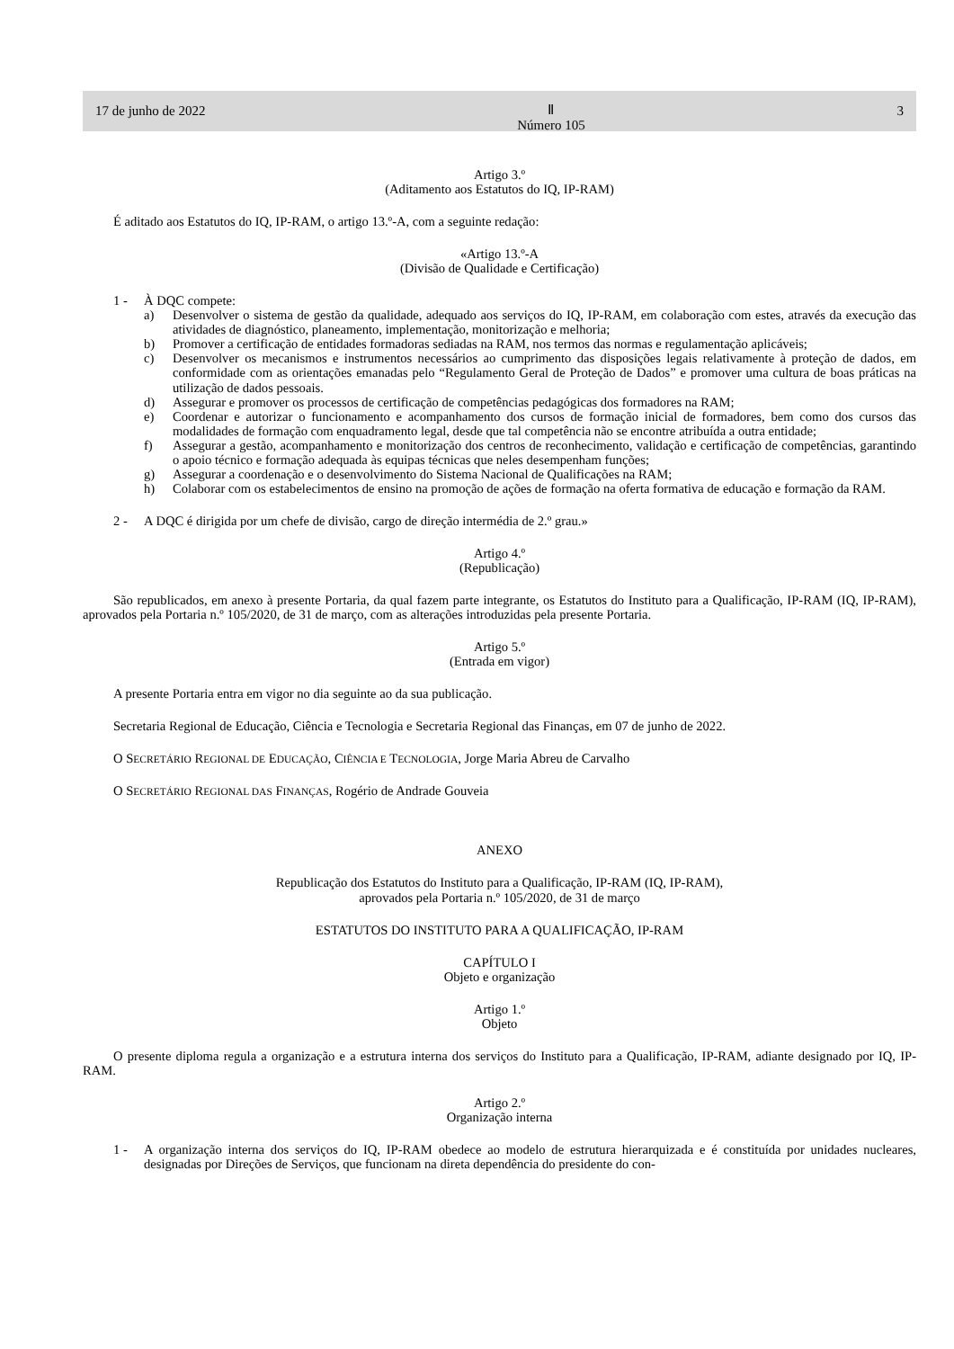17 de junho de 2022 Ⅱ
Número 105 3
Artigo 3.º
(Aditamento aos Estatutos do IQ, IP-RAM)
É aditado aos Estatutos do IQ, IP-RAM, o artigo 13.º-A, com a seguinte redação:
«Artigo 13.º-A
(Divisão de Qualidade e Certificação)
1 - À DQC compete:
a) Desenvolver o sistema de gestão da qualidade, adequado aos serviços do IQ, IP-RAM, em colaboração com estes, através da execução das atividades de diagnóstico, planeamento, implementação, monitorização e melhoria;
b) Promover a certificação de entidades formadoras sediadas na RAM, nos termos das normas e regulamentação aplicáveis;
c) Desenvolver os mecanismos e instrumentos necessários ao cumprimento das disposições legais relativamente à proteção de dados, em conformidade com as orientações emanadas pelo “Regulamento Geral de Proteção de Dados” e promover uma cultura de boas práticas na utilização de dados pessoais.
d) Assegurar e promover os processos de certificação de competências pedagógicas dos formadores na RAM;
e) Coordenar e autorizar o funcionamento e acompanhamento dos cursos de formação inicial de formadores, bem como dos cursos das modalidades de formação com enquadramento legal, desde que tal competência não se encontre atribuída a outra entidade;
f) Assegurar a gestão, acompanhamento e monitorização dos centros de reconhecimento, validação e certificação de competências, garantindo o apoio técnico e formação adequada às equipas técnicas que neles desempenham funções;
g) Assegurar a coordenação e o desenvolvimento do Sistema Nacional de Qualificações na RAM;
h) Colaborar com os estabelecimentos de ensino na promoção de ações de formação na oferta formativa de educação e formação da RAM.
2 - A DQC é dirigida por um chefe de divisão, cargo de direção intermédia de 2.º grau.»
Artigo 4.º
(Republicação)
São republicados, em anexo à presente Portaria, da qual fazem parte integrante, os Estatutos do Instituto para a Qualificação, IP-RAM (IQ, IP-RAM), aprovados pela Portaria n.º 105/2020, de 31 de março, com as alterações introduzidas pela presente Portaria.
Artigo 5.º
(Entrada em vigor)
A presente Portaria entra em vigor no dia seguinte ao da sua publicação.
Secretaria Regional de Educação, Ciência e Tecnologia e Secretaria Regional das Finanças, em 07 de junho de 2022.
O SECRETÁRIO REGIONAL DE EDUCAÇÃO, CIÊNCIA E TECNOLOGIA, Jorge Maria Abreu de Carvalho
O SECRETÁRIO REGIONAL DAS FINANÇAS, Rogério de Andrade Gouveia
ANEXO
Republicação dos Estatutos do Instituto para a Qualificação, IP-RAM (IQ, IP-RAM),
aprovados pela Portaria n.º 105/2020, de 31 de março
ESTATUTOS DO INSTITUTO PARA A QUALIFICAÇÃO, IP-RAM
CAPÍTULO I
Objeto e organização
Artigo 1.º
Objeto
O presente diploma regula a organização e a estrutura interna dos serviços do Instituto para a Qualificação, IP-RAM, adiante designado por IQ, IP-RAM.
Artigo 2.º
Organização interna
1 - A organização interna dos serviços do IQ, IP-RAM obedece ao modelo de estrutura hierarquizada e é constituída por unidades nucleares, designadas por Direções de Serviços, que funcionam na direta dependência do presidente do con-